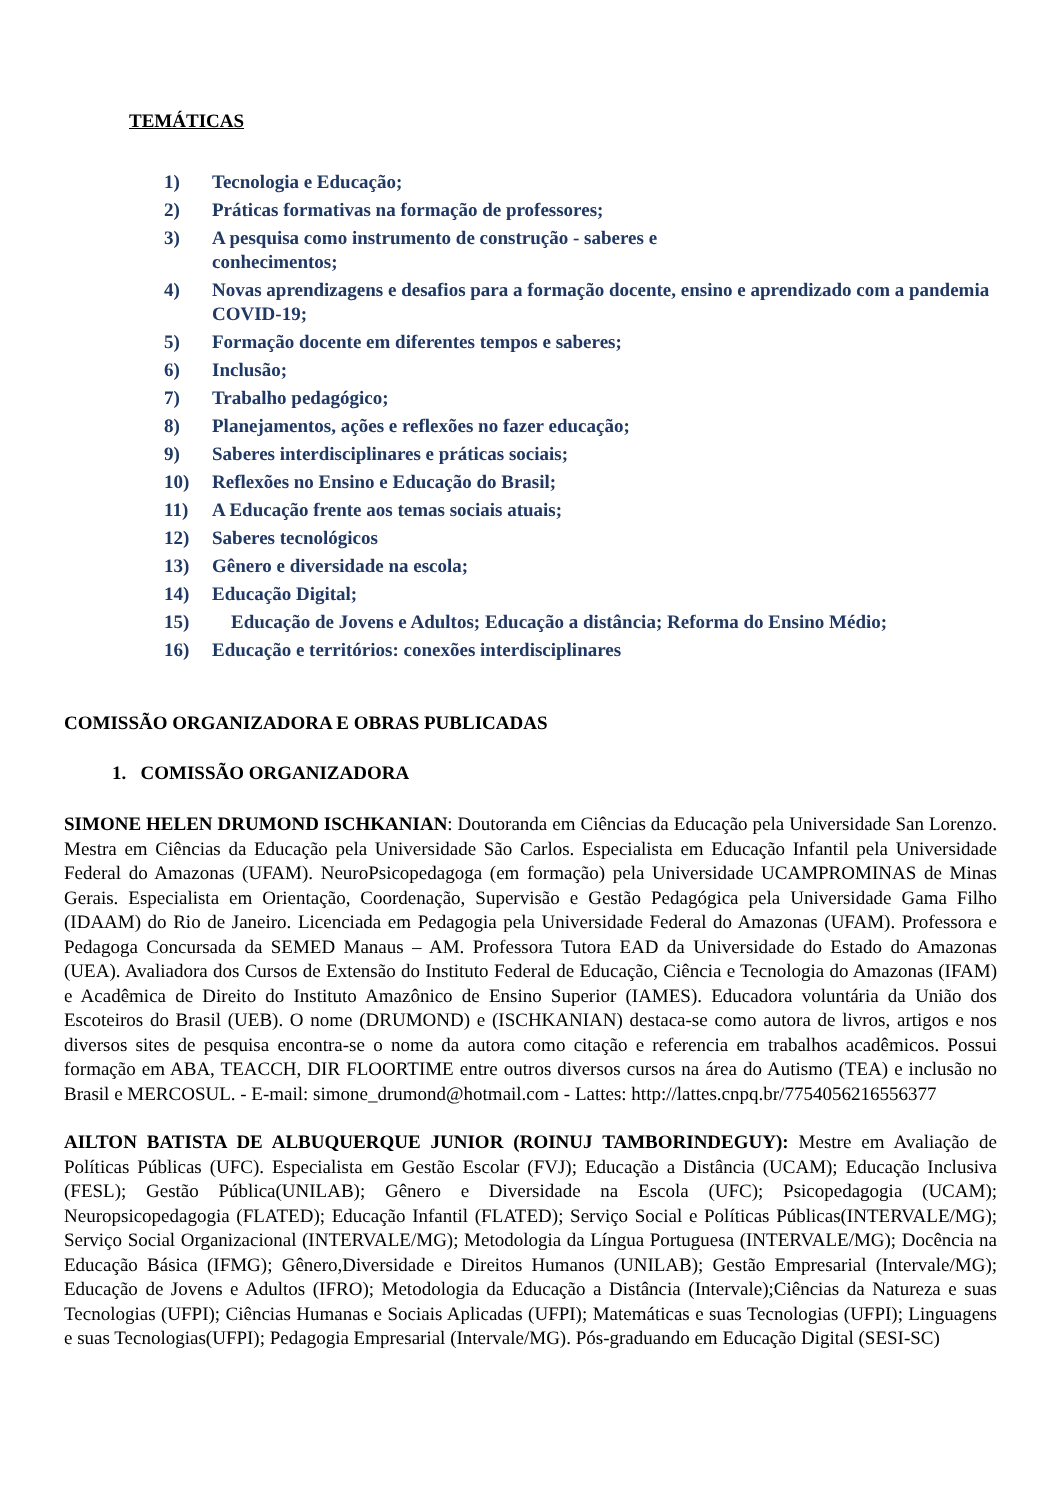TEMÁTICAS
1) Tecnologia e Educação;
2) Práticas formativas na formação de professores;
3) A pesquisa como instrumento de construção - saberes e
conhecimentos;
4) Novas aprendizagens e desafios para a formação docente, ensino e aprendizado com a pandemia COVID-19;
5) Formação docente em diferentes tempos e saberes;
6) Inclusão;
7) Trabalho pedagógico;
8) Planejamentos, ações e reflexões no fazer educação;
9) Saberes interdisciplinares e práticas sociais;
10) Reflexões no Ensino e Educação do Brasil;
11) A Educação frente aos temas sociais atuais;
12) Saberes tecnológicos
13) Gênero e diversidade na escola;
14) Educação Digital;
15) Educação de Jovens e Adultos; Educação a distância; Reforma do Ensino Médio;
16) Educação e territórios: conexões interdisciplinares
COMISSÃO ORGANIZADORA E OBRAS PUBLICADAS
1. COMISSÃO ORGANIZADORA
SIMONE HELEN DRUMOND ISCHKANIAN: Doutoranda em Ciências da Educação pela Universidade San Lorenzo. Mestra em Ciências da Educação pela Universidade São Carlos. Especialista em Educação Infantil pela Universidade Federal do Amazonas (UFAM). NeuroPsicopedagoga (em formação) pela Universidade UCAMPROMINAS de Minas Gerais. Especialista em Orientação, Coordenação, Supervisão e Gestão Pedagógica pela Universidade Gama Filho (IDAAM) do Rio de Janeiro. Licenciada em Pedagogia pela Universidade Federal do Amazonas (UFAM). Professora e Pedagoga Concursada da SEMED Manaus – AM. Professora Tutora EAD da Universidade do Estado do Amazonas (UEA). Avaliadora dos Cursos de Extensão do Instituto Federal de Educação, Ciência e Tecnologia do Amazonas (IFAM) e Acadêmica de Direito do Instituto Amazônico de Ensino Superior (IAMES). Educadora voluntária da União dos Escoteiros do Brasil (UEB). O nome (DRUMOND) e (ISCHKANIAN) destaca-se como autora de livros, artigos e nos diversos sites de pesquisa encontra-se o nome da autora como citação e referencia em trabalhos acadêmicos. Possui formação em ABA, TEACCH, DIR FLOORTIME entre outros diversos cursos na área do Autismo (TEA) e inclusão no Brasil e MERCOSUL. - E-mail: simone_drumond@hotmail.com - Lattes: http://lattes.cnpq.br/7754056216556377
AILTON BATISTA DE ALBUQUERQUE JUNIOR (ROINUJ TAMBORINDEGUY): Mestre em Avaliação de Políticas Públicas (UFC). Especialista em Gestão Escolar (FVJ); Educação a Distância (UCAM); Educação Inclusiva (FESL); Gestão Pública(UNILAB); Gênero e Diversidade na Escola (UFC); Psicopedagogia (UCAM); Neuropsicopedagogia (FLATED); Educação Infantil (FLATED); Serviço Social e Políticas Públicas(INTERVALE/MG); Serviço Social Organizacional (INTERVALE/MG); Metodologia da Língua Portuguesa (INTERVALE/MG); Docência na Educação Básica (IFMG); Gênero,Diversidade e Direitos Humanos (UNILAB); Gestão Empresarial (Intervale/MG); Educação de Jovens e Adultos (IFRO); Metodologia da Educação a Distância (Intervale);Ciências da Natureza e suas Tecnologias (UFPI); Ciências Humanas e Sociais Aplicadas (UFPI); Matemáticas e suas Tecnologias (UFPI); Linguagens e suas Tecnologias(UFPI); Pedagogia Empresarial (Intervale/MG). Pós-graduando em Educação Digital (SESI-SC)